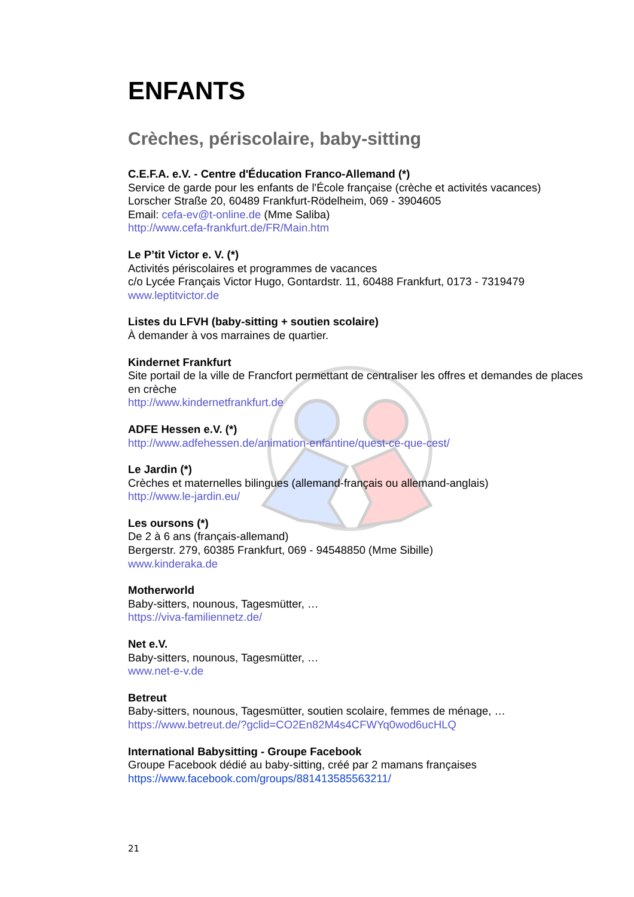ENFANTS
Crèches, périscolaire, baby-sitting
C.E.F.A. e.V. - Centre d'Éducation Franco-Allemand (*)
Service de garde pour les enfants de l'École française (crèche et activités vacances)
Lorscher Straße 20, 60489 Frankfurt-Rödelheim, 069 - 3904605
Email: cefa-ev@t-online.de (Mme Saliba)
http://www.cefa-frankfurt.de/FR/Main.htm
Le P’tit Victor e. V. (*)
Activités périscolaires et programmes de vacances
c/o Lycée Français Victor Hugo, Gontardstr. 11, 60488 Frankfurt, 0173 - 7319479
www.leptitvictor.de
Listes du LFVH (baby-sitting + soutien scolaire)
À demander à vos marraines de quartier.
Kindernet Frankfurt
Site portail de la ville de Francfort permettant de centraliser les offres et demandes de places en crèche
http://www.kindernetfrankfurt.de
ADFE Hessen e.V. (*)
http://www.adfehessen.de/animation-enfantine/quest-ce-que-cest/
Le Jardin (*)
Crèches et maternelles bilingues (allemand-français ou allemand-anglais)
http://www.le-jardin.eu/
Les oursons (*)
De 2 à 6 ans (français-allemand)
Bergerstr. 279, 60385 Frankfurt, 069 - 94548850 (Mme Sibille)
www.kinderaka.de
Motherworld
Baby-sitters, nounous, Tagesmütter, …
https://viva-familiennetz.de/
Net e.V.
Baby-sitters, nounous, Tagesmütter, …
www.net-e-v.de
Betreut
Baby-sitters, nounous, Tagesmütter, soutien scolaire, femmes de ménage, …
https://www.betreut.de/?gclid=CO2En82M4s4CFWYq0wod6ucHLQ
International Babysitting - Groupe Facebook
Groupe Facebook dédié au baby-sitting, créé par 2 mamans françaises
https://www.facebook.com/groups/881413585563211/
21